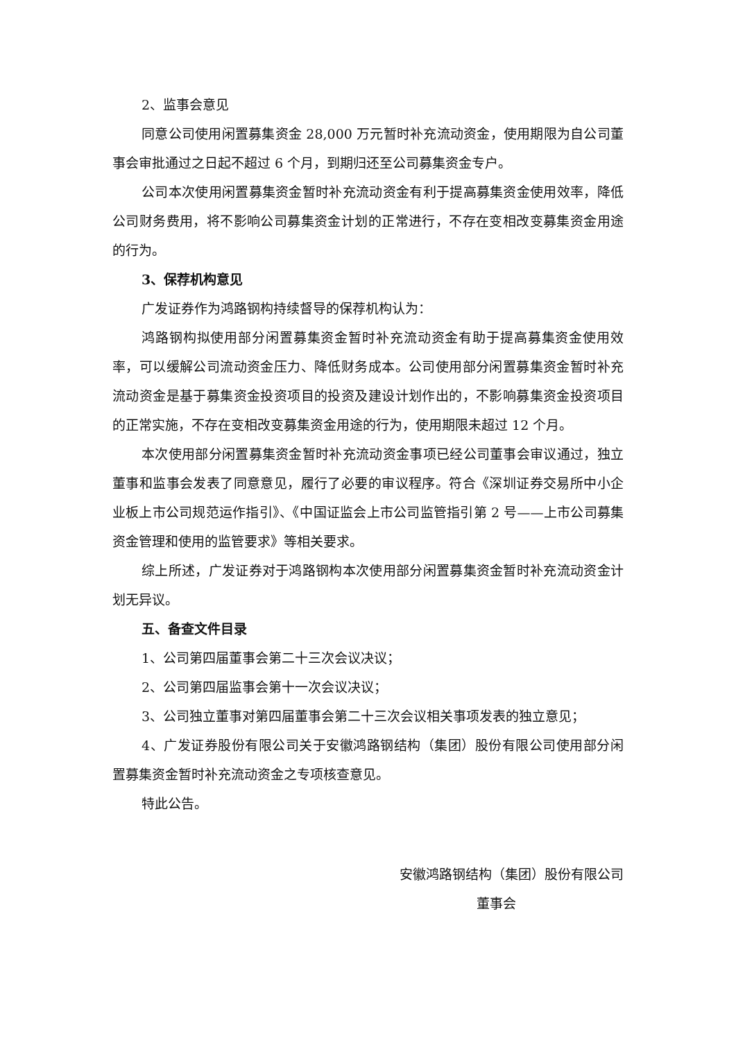2、监事会意见
同意公司使用闲置募集资金 28,000 万元暂时补充流动资金，使用期限为自公司董事会审批通过之日起不超过 6 个月，到期归还至公司募集资金专户。
公司本次使用闲置募集资金暂时补充流动资金有利于提高募集资金使用效率，降低公司财务费用，将不影响公司募集资金计划的正常进行，不存在变相改变募集资金用途的行为。
3、保荐机构意见
广发证券作为鸿路钢构持续督导的保荐机构认为：
鸿路钢构拟使用部分闲置募集资金暂时补充流动资金有助于提高募集资金使用效率，可以缓解公司流动资金压力、降低财务成本。公司使用部分闲置募集资金暂时补充流动资金是基于募集资金投资项目的投资及建设计划作出的，不影响募集资金投资项目的正常实施，不存在变相改变募集资金用途的行为，使用期限未超过 12 个月。
本次使用部分闲置募集资金暂时补充流动资金事项已经公司董事会审议通过，独立董事和监事会发表了同意意见，履行了必要的审议程序。符合《深圳证券交易所中小企业板上市公司规范运作指引》、《中国证监会上市公司监管指引第 2 号——上市公司募集资金管理和使用的监管要求》等相关要求。
综上所述，广发证券对于鸿路钢构本次使用部分闲置募集资金暂时补充流动资金计划无异议。
五、备查文件目录
1、公司第四届董事会第二十三次会议决议；
2、公司第四届监事会第十一次会议决议；
3、公司独立董事对第四届董事会第二十三次会议相关事项发表的独立意见；
4、广发证券股份有限公司关于安徽鸿路钢结构（集团）股份有限公司使用部分闲置募集资金暂时补充流动资金之专项核查意见。
特此公告。
安徽鸿路钢结构（集团）股份有限公司
董事会